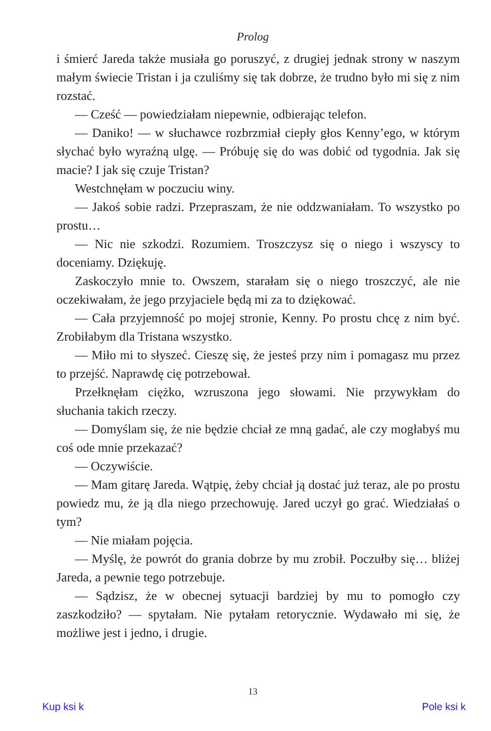Prolog
i śmierć Jareda także musiała go poruszyć, z drugiej jednak strony w naszym małym świecie Tristan i ja czuliśmy się tak dobrze, że trudno było mi się z nim rozstać.
— Cześć — powiedziałam niepewnie, odbierając telefon.
— Daniko! — w słuchawce rozbrzmiał ciepły głos Kenny’ego, w którym słychać było wyraźną ulgę. — Próbuję się do was dobić od tygodnia. Jak się macie? I jak się czuje Tristan?
Westchnęłam w poczuciu winy.
— Jakoś sobie radzi. Przepraszam, że nie oddzwaniałam. To wszystko po prostu…
— Nic nie szkodzi. Rozumiem. Troszczysz się o niego i wszyscy to doceniamy. Dziękuję.
Zaskoczyło mnie to. Owszem, starałam się o niego troszczyć, ale nie oczekiwałam, że jego przyjaciele będą mi za to dziękować.
— Cała przyjemność po mojej stronie, Kenny. Po prostu chcę z nim być. Zrobiłabym dla Tristana wszystko.
— Miło mi to słyszeć. Cieszę się, że jesteś przy nim i pomagasz mu przez to przejść. Naprawdę cię potrzebował.
Przełknęłam ciężko, wzruszona jego słowami. Nie przywykłam do słuchania takich rzeczy.
— Domyślam się, że nie będzie chciał ze mną gadać, ale czy mogłabyś mu coś ode mnie przekazać?
— Oczywiście.
— Mam gitarę Jareda. Wątpię, żeby chciał ją dostać już teraz, ale po prostu powiedz mu, że ją dla niego przechowuję. Jared uczył go grać. Wiedziałaś o tym?
— Nie miałam pojęcia.
— Myślę, że powrót do grania dobrze by mu zrobił. Poczułby się… bliżej Jareda, a pewnie tego potrzebuje.
— Sądzisz, że w obecnej sytuacji bardziej by mu to pomogło czy zaszkodziło? — spytałam. Nie pytałam retorycznie. Wydawało mi się, że możliwe jest i jedno, i drugie.
13
Kup ksi k Pole ksi k